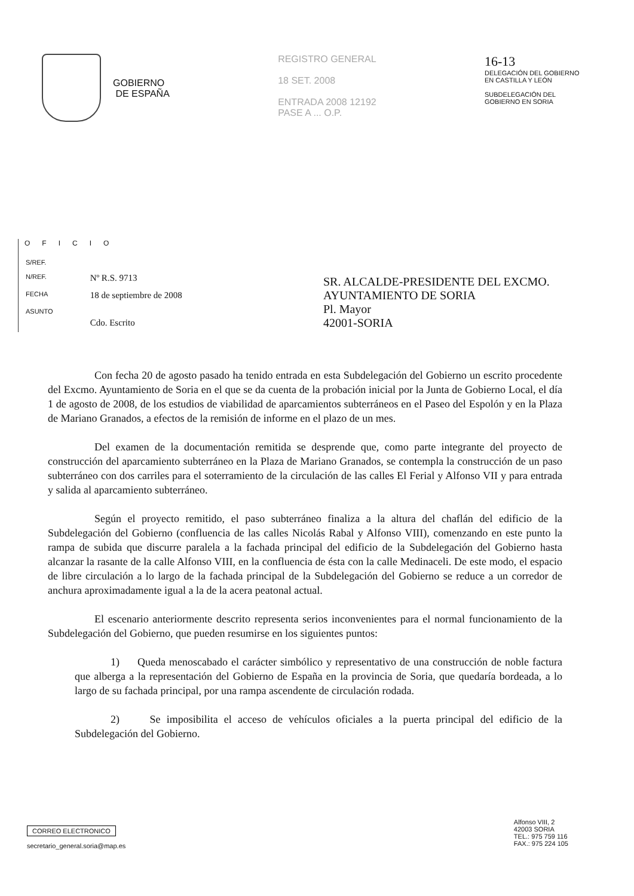GOBIERNO
DE ESPAÑA
REGISTRO GENERAL
18 SET. 2008
ENTRADA 2008 12192
PASE A ... O.P.
16-13
DELEGACIÓN DEL GOBIERNO
EN CASTILLA Y LEÓN
SUBDELEGACIÓN DEL
GOBIERNO EN SORIA
OFICIO
| S/REF. | |
| N/REF. | Nº R.S. 9713 |
| FECHA | 18 de septiembre de 2008 |
| ASUNTO | Cdo. Escrito |
SR. ALCALDE-PRESIDENTE DEL EXCMO.
AYUNTAMIENTO DE SORIA
Pl. Mayor
42001-SORIA
Con fecha 20 de agosto pasado ha tenido entrada en esta Subdelegación del Gobierno un escrito procedente del Excmo. Ayuntamiento de Soria en el que se da cuenta de la probación inicial por la Junta de Gobierno Local, el día 1 de agosto de 2008, de los estudios de viabilidad de aparcamientos subterráneos en el Paseo del Espolón y en la Plaza de Mariano Granados, a efectos de la remisión de informe en el plazo de un mes.
Del examen de la documentación remitida se desprende que, como parte integrante del proyecto de construcción del aparcamiento subterráneo en la Plaza de Mariano Granados, se contempla la construcción de un paso subterráneo con dos carriles para el soterramiento de la circulación de las calles El Ferial y Alfonso VII y para entrada y salida al aparcamiento subterráneo.
Según el proyecto remitido, el paso subterráneo finaliza a la altura del chaflán del edificio de la Subdelegación del Gobierno (confluencia de las calles Nicolás Rabal y Alfonso VIII), comenzando en este punto la rampa de subida que discurre paralela a la fachada principal del edificio de la Subdelegación del Gobierno hasta alcanzar la rasante de la calle Alfonso VIII, en la confluencia de ésta con la calle Medinaceli. De este modo, el espacio de libre circulación a lo largo de la fachada principal de la Subdelegación del Gobierno se reduce a un corredor de anchura aproximadamente igual a la de la acera peatonal actual.
El escenario anteriormente descrito representa serios inconvenientes para el normal funcionamiento de la Subdelegación del Gobierno, que pueden resumirse en los siguientes puntos:
1) Queda menoscabado el carácter simbólico y representativo de una construcción de noble factura que alberga a la representación del Gobierno de España en la provincia de Soria, que quedaría bordeada, a lo largo de su fachada principal, por una rampa ascendente de circulación rodada.
2) Se imposibilita el acceso de vehículos oficiales a la puerta principal del edificio de la Subdelegación del Gobierno.
CORREO ELECTRONICO
secretario_general.soria@map.es
Alfonso VIII, 2
42003 SORIA
TEL.: 975 759 116
FAX.: 975 224 105